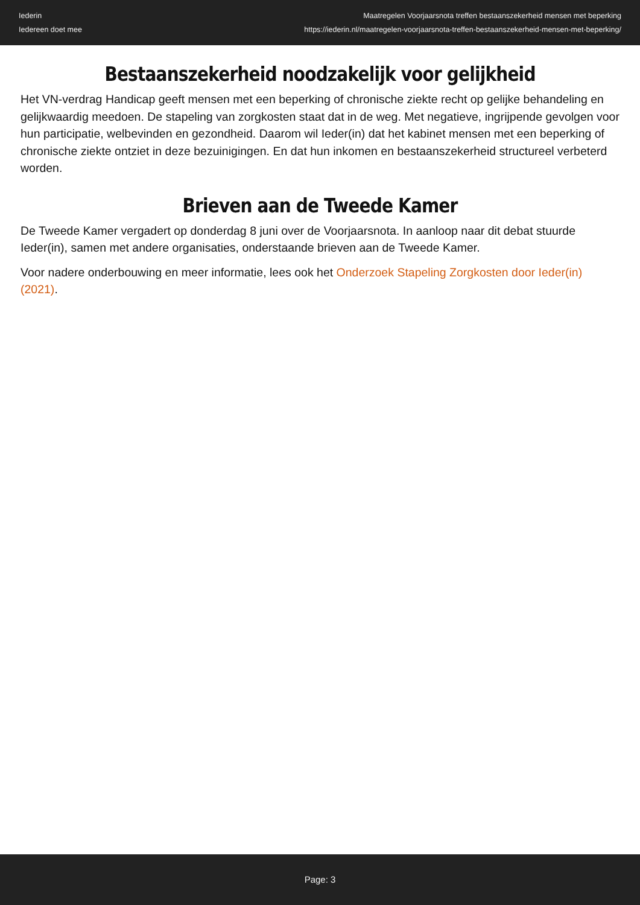Iederin
Iedereen doet mee
Maatregelen Voorjaarsnota treffen bestaanszekerheid mensen met beperking
https://iederin.nl/maatregelen-voorjaarsnota-treffen-bestaanszekerheid-mensen-met-beperking/
Bestaanszekerheid noodzakelijk voor gelijkheid
Het VN-verdrag Handicap geeft mensen met een beperking of chronische ziekte recht op gelijke behandeling en gelijkwaardig meedoen. De stapeling van zorgkosten staat dat in de weg. Met negatieve, ingrijpende gevolgen voor hun participatie, welbevinden en gezondheid. Daarom wil Ieder(in) dat het kabinet mensen met een beperking of chronische ziekte ontziet in deze bezuinigingen. En dat hun inkomen en bestaanszekerheid structureel verbeterd worden.
Brieven aan de Tweede Kamer
De Tweede Kamer vergadert op donderdag 8 juni over de Voorjaarsnota. In aanloop naar dit debat stuurde Ieder(in), samen met andere organisaties, onderstaande brieven aan de Tweede Kamer.
Voor nadere onderbouwing en meer informatie, lees ook het Onderzoek Stapeling Zorgkosten door Ieder(in) (2021).
Page: 3